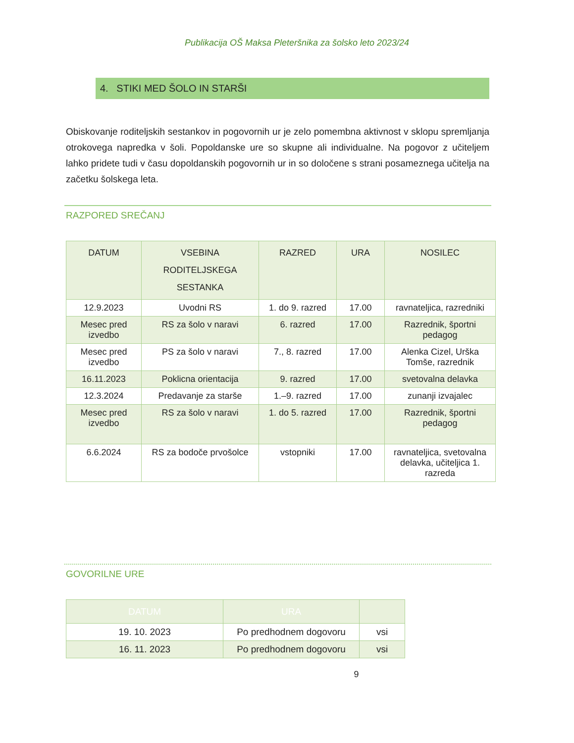Publikacija OŠ Maksa Pleteršnika za šolsko leto 2023/24
4. STIKI MED ŠOLO IN STARŠI
Obiskovanje roditeljskih sestankov in pogovornih ur je zelo pomembna aktivnost v sklopu spremljanja otrokovega napredka v šoli. Popoldanske ure so skupne ali individualne. Na pogovor z učiteljem lahko pridete tudi v času dopoldanskih pogovornih ur in so določene s strani posameznega učitelja na začetku šolskega leta.
RAZPORED SREČANJ
| DATUM | VSEBINA RODITELJSKEGA SESTANKA | RAZRED | URA | NOSILEC |
| --- | --- | --- | --- | --- |
| 12.9.2023 | Uvodni RS | 1. do 9. razred | 17.00 | ravnateljica, razredniki |
| Mesec pred izvedbo | RS za šolo v naravi | 6. razred | 17.00 | Razrednik, športni pedagog |
| Mesec pred izvedbo | PS za šolo v naravi | 7., 8. razred | 17.00 | Alenka Cizel, Urška Tomše, razrednik |
| 16.11.2023 | Poklicna orientacija | 9. razred | 17.00 | svetovalna delavka |
| 12.3.2024 | Predavanje za starše | 1.–9. razred | 17.00 | zunanji izvajalec |
| Mesec pred izvedbo | RS za šolo v naravi | 1. do 5. razred | 17.00 | Razrednik, športni pedagog |
| 6.6.2024 | RS za bodoče prvošolce | vstopniki | 17.00 | ravnateljica, svetovalna delavka, učiteljica 1. razreda |
GOVORILNE URE
| DATUM | URA | |
| --- | --- | --- |
| 19. 10. 2023 | Po predhodnem dogovoru | vsi |
| 16. 11. 2023 | Po predhodnem dogovoru | vsi |
9